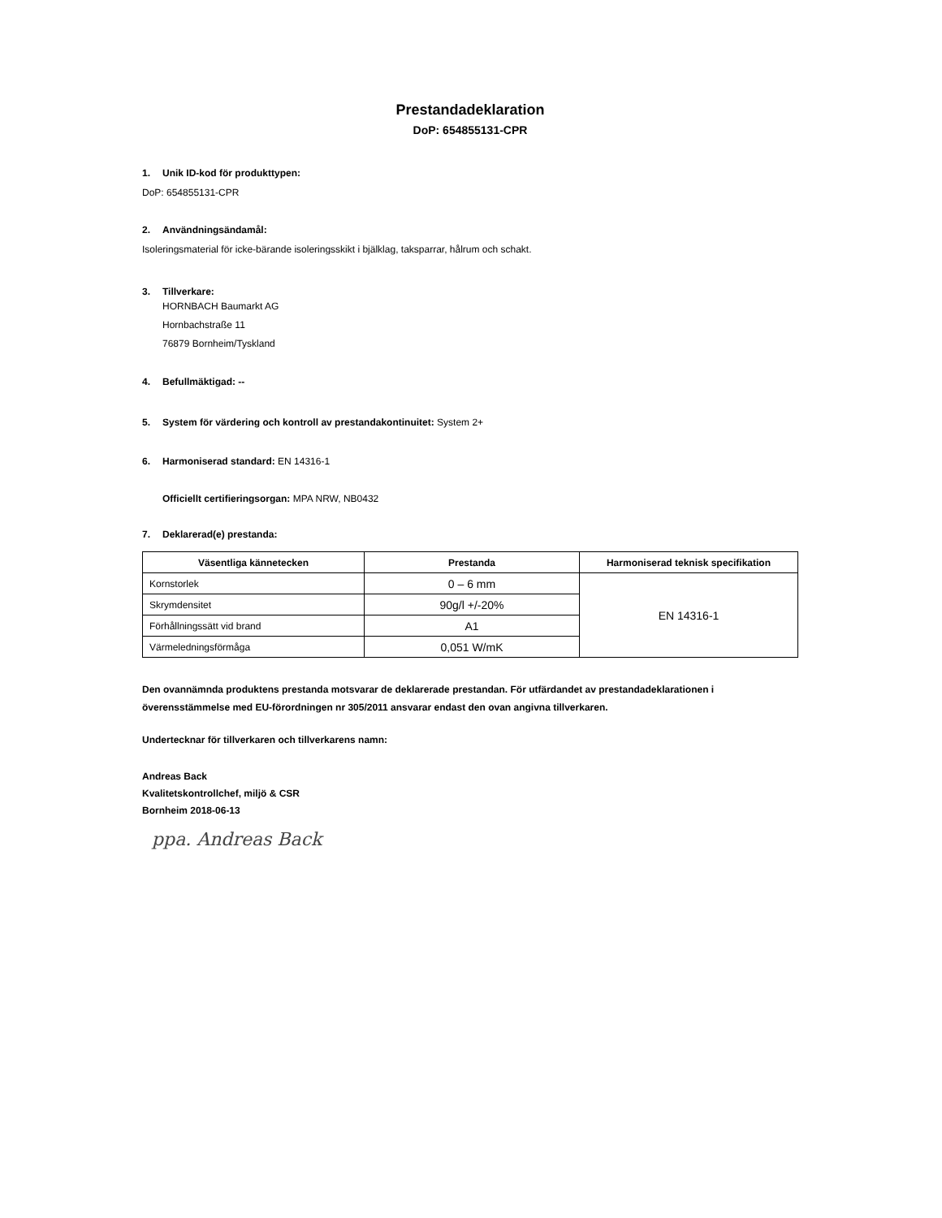Prestandadeklaration
DoP: 654855131-CPR
1. Unik ID-kod för produkttypen:
DoP: 654855131-CPR
2. Användningsändamål:
Isoleringsmaterial för icke-bärande isoleringsskikt i bjälklag, taksparrar, hålrum och schakt.
3. Tillverkare:
HORNBACH Baumarkt AG
Hornbachstraße 11
76879 Bornheim/Tyskland
4. Befullmäktigad: --
5. System för värdering och kontroll av prestandakontinuitet: System 2+
6. Harmoniserad standard: EN 14316-1
Officiellt certifieringsorgan: MPA NRW, NB0432
7. Deklarerad(e) prestanda:
| Väsentliga kännetecken | Prestanda | Harmoniserad teknisk specifikation |
| --- | --- | --- |
| Kornstorlek | 0 – 6 mm | EN 14316-1 |
| Skrymdensitet | 90g/l +/-20% | |
| Förhållningssätt vid brand | A1 | |
| Värmeledningsförmåga | 0,051 W/mK | |
Den ovannämnda produktens prestanda motsvarar de deklarerade prestandan. För utfärdandet av prestandadeklarationen i överensstämmelse med EU-förordningen nr 305/2011 ansvarar endast den ovan angivna tillverkaren.
Undertecknar för tillverkaren och tillverkarens namn:
Andreas Back
Kvalitetskontrollchef, miljö & CSR
Bornheim 2018-06-13
ppa. Andreas Back